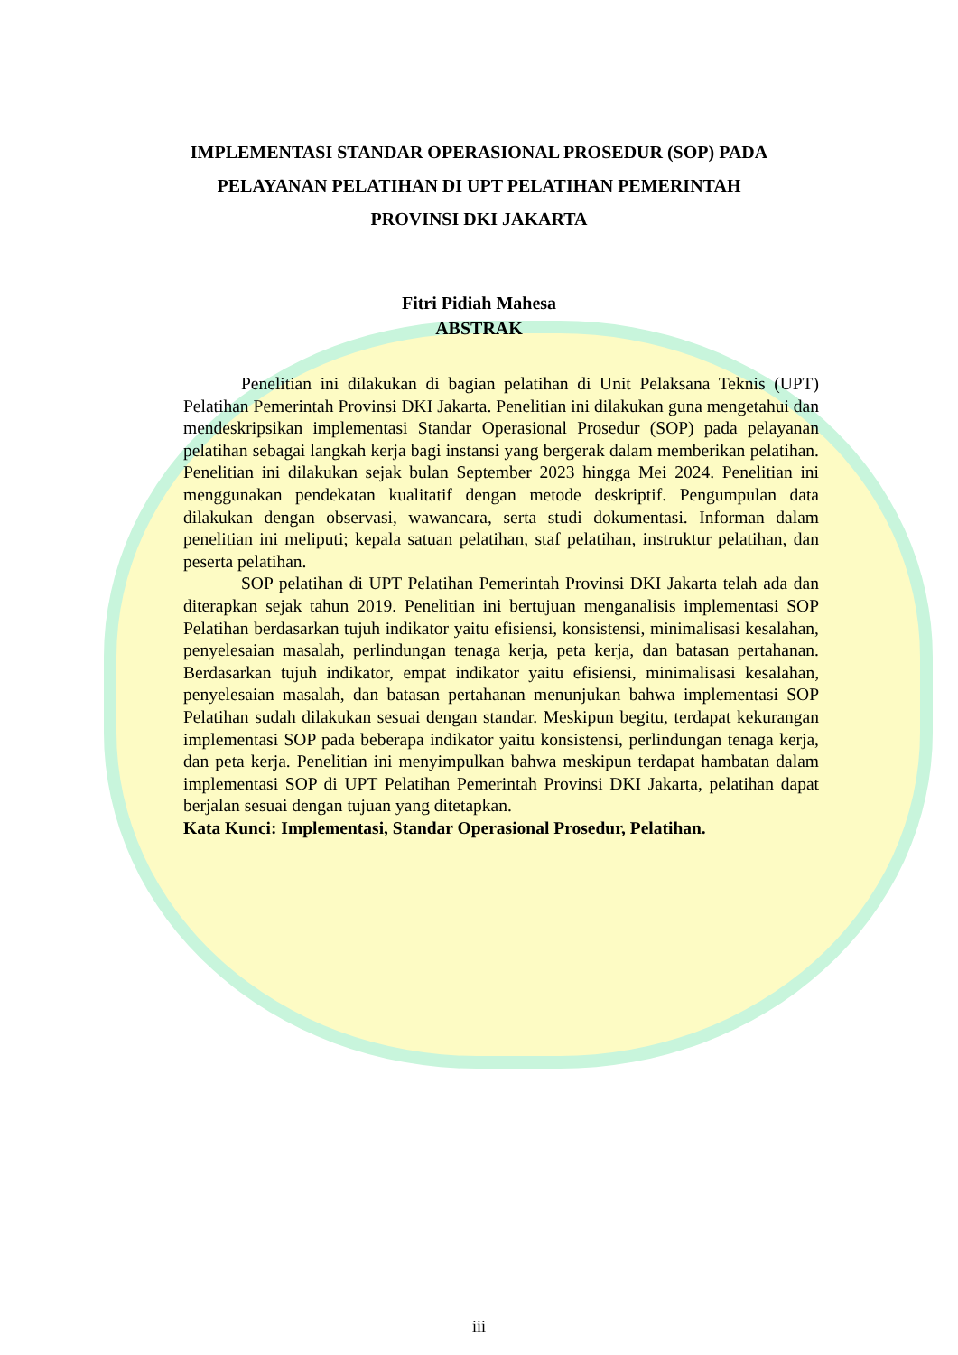IMPLEMENTASI STANDAR OPERASIONAL PROSEDUR (SOP) PADA
PELAYANAN PELATIHAN DI UPT PELATIHAN PEMERINTAH
PROVINSI DKI JAKARTA
Fitri Pidiah Mahesa
ABSTRAK
Penelitian ini dilakukan di bagian pelatihan di Unit Pelaksana Teknis (UPT) Pelatihan Pemerintah Provinsi DKI Jakarta. Penelitian ini dilakukan guna mengetahui dan mendeskripsikan implementasi Standar Operasional Prosedur (SOP) pada pelayanan pelatihan sebagai langkah kerja bagi instansi yang bergerak dalam memberikan pelatihan. Penelitian ini dilakukan sejak bulan September 2023 hingga Mei 2024. Penelitian ini menggunakan pendekatan kualitatif dengan metode deskriptif. Pengumpulan data dilakukan dengan observasi, wawancara, serta studi dokumentasi. Informan dalam penelitian ini meliputi; kepala satuan pelatihan, staf pelatihan, instruktur pelatihan, dan peserta pelatihan.
SOP pelatihan di UPT Pelatihan Pemerintah Provinsi DKI Jakarta telah ada dan diterapkan sejak tahun 2019. Penelitian ini bertujuan menganalisis implementasi SOP Pelatihan berdasarkan tujuh indikator yaitu efisiensi, konsistensi, minimalisasi kesalahan, penyelesaian masalah, perlindungan tenaga kerja, peta kerja, dan batasan pertahanan. Berdasarkan tujuh indikator, empat indikator yaitu efisiensi, minimalisasi kesalahan, penyelesaian masalah, dan batasan pertahanan menunjukan bahwa implementasi SOP Pelatihan sudah dilakukan sesuai dengan standar. Meskipun begitu, terdapat kekurangan implementasi SOP pada beberapa indikator yaitu konsistensi, perlindungan tenaga kerja, dan peta kerja. Penelitian ini menyimpulkan bahwa meskipun terdapat hambatan dalam implementasi SOP di UPT Pelatihan Pemerintah Provinsi DKI Jakarta, pelatihan dapat berjalan sesuai dengan tujuan yang ditetapkan.
Kata Kunci: Implementasi, Standar Operasional Prosedur, Pelatihan.
iii